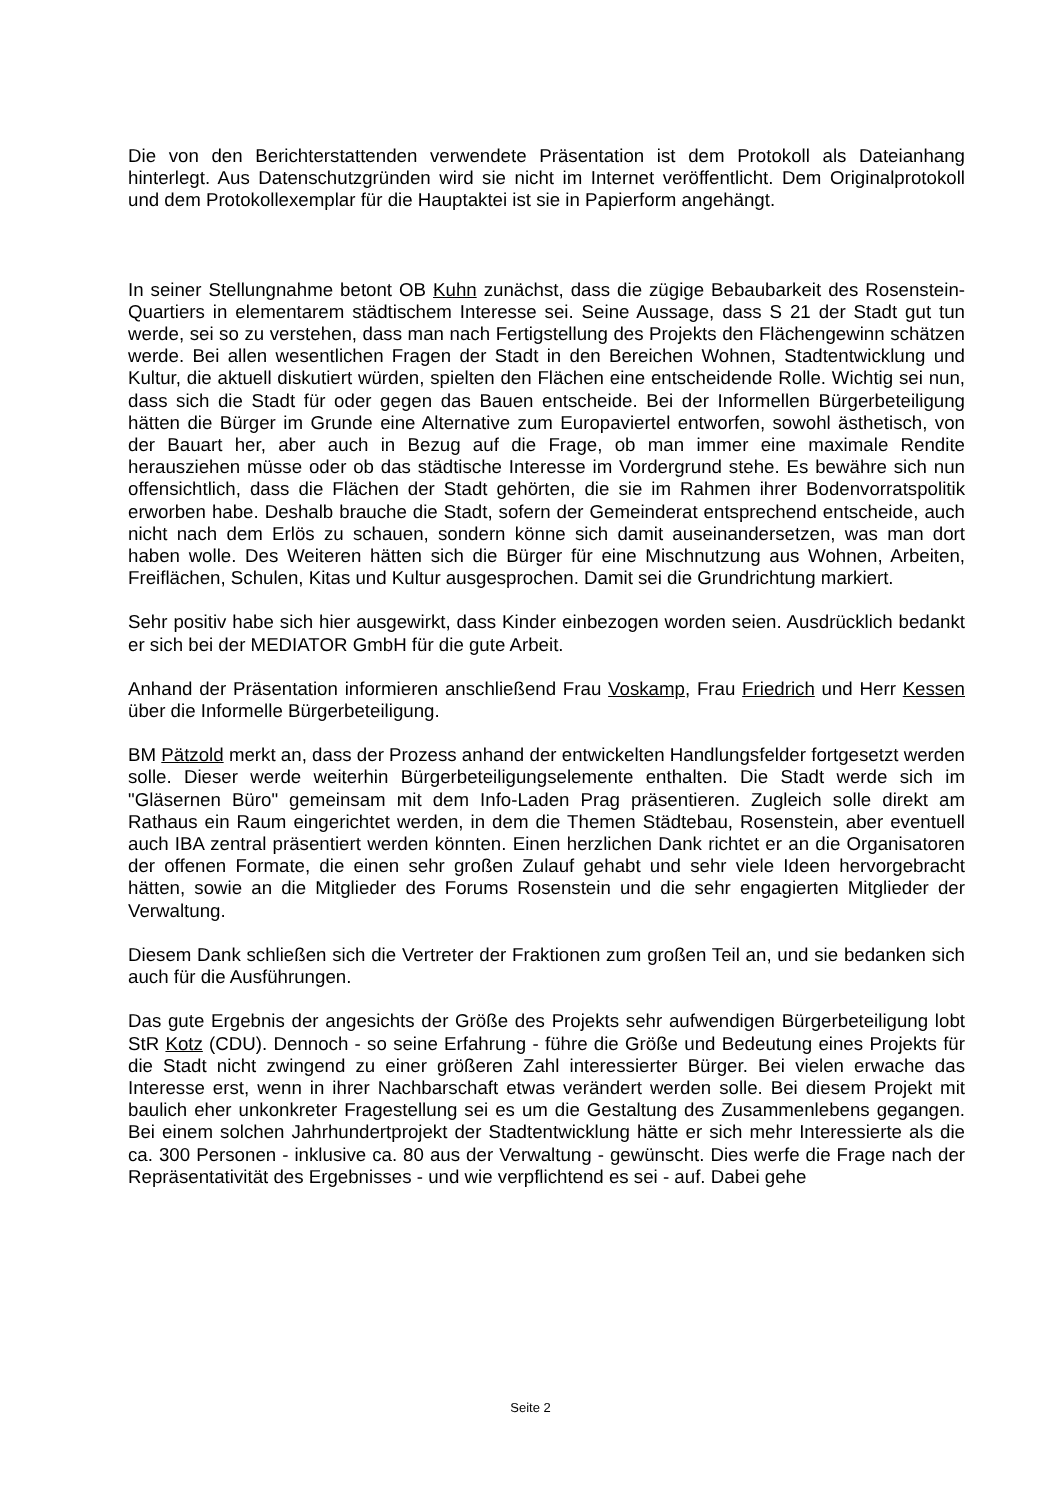Die von den Berichterstattenden verwendete Präsentation ist dem Protokoll als Dateianhang hinterlegt. Aus Datenschutzgründen wird sie nicht im Internet veröffentlicht. Dem Originalprotokoll und dem Protokollexemplar für die Hauptaktei ist sie in Papierform angehängt.
In seiner Stellungnahme betont OB Kuhn zunächst, dass die zügige Bebaubarkeit des Rosenstein-Quartiers in elementarem städtischem Interesse sei. Seine Aussage, dass S 21 der Stadt gut tun werde, sei so zu verstehen, dass man nach Fertigstellung des Projekts den Flächengewinn schätzen werde. Bei allen wesentlichen Fragen der Stadt in den Bereichen Wohnen, Stadtentwicklung und Kultur, die aktuell diskutiert würden, spielten den Flächen eine entscheidende Rolle. Wichtig sei nun, dass sich die Stadt für oder gegen das Bauen entscheide. Bei der Informellen Bürgerbeteiligung hätten die Bürger im Grunde eine Alternative zum Europaviertel entworfen, sowohl ästhetisch, von der Bauart her, aber auch in Bezug auf die Frage, ob man immer eine maximale Rendite herausziehen müsse oder ob das städtische Interesse im Vordergrund stehe. Es bewähre sich nun offensichtlich, dass die Flächen der Stadt gehörten, die sie im Rahmen ihrer Bodenvorratspolitik erworben habe. Deshalb brauche die Stadt, sofern der Gemeinderat entsprechend entscheide, auch nicht nach dem Erlös zu schauen, sondern könne sich damit auseinandersetzen, was man dort haben wolle. Des Weiteren hätten sich die Bürger für eine Mischnutzung aus Wohnen, Arbeiten, Freiflächen, Schulen, Kitas und Kultur ausgesprochen. Damit sei die Grundrichtung markiert.
Sehr positiv habe sich hier ausgewirkt, dass Kinder einbezogen worden seien. Ausdrücklich bedankt er sich bei der MEDIATOR GmbH für die gute Arbeit.
Anhand der Präsentation informieren anschließend Frau Voskamp, Frau Friedrich und Herr Kessen über die Informelle Bürgerbeteiligung.
BM Pätzold merkt an, dass der Prozess anhand der entwickelten Handlungsfelder fortgesetzt werden solle. Dieser werde weiterhin Bürgerbeteiligungselemente enthalten. Die Stadt werde sich im "Gläsernen Büro" gemeinsam mit dem Info-Laden Prag präsentieren. Zugleich solle direkt am Rathaus ein Raum eingerichtet werden, in dem die Themen Städtebau, Rosenstein, aber eventuell auch IBA zentral präsentiert werden könnten. Einen herzlichen Dank richtet er an die Organisatoren der offenen Formate, die einen sehr großen Zulauf gehabt und sehr viele Ideen hervorgebracht hätten, sowie an die Mitglieder des Forums Rosenstein und die sehr engagierten Mitglieder der Verwaltung.
Diesem Dank schließen sich die Vertreter der Fraktionen zum großen Teil an, und sie bedanken sich auch für die Ausführungen.
Das gute Ergebnis der angesichts der Größe des Projekts sehr aufwendigen Bürgerbeteiligung lobt StR Kotz (CDU). Dennoch - so seine Erfahrung - führe die Größe und Bedeutung eines Projekts für die Stadt nicht zwingend zu einer größeren Zahl interessierter Bürger. Bei vielen erwache das Interesse erst, wenn in ihrer Nachbarschaft etwas verändert werden solle. Bei diesem Projekt mit baulich eher unkonkreter Fragestellung sei es um die Gestaltung des Zusammenlebens gegangen. Bei einem solchen Jahrhundertprojekt der Stadtentwicklung hätte er sich mehr Interessierte als die ca. 300 Personen - inklusive ca. 80 aus der Verwaltung - gewünscht. Dies werfe die Frage nach der Repräsentativität des Ergebnisses - und wie verpflichtend es sei - auf. Dabei gehe
Seite 2